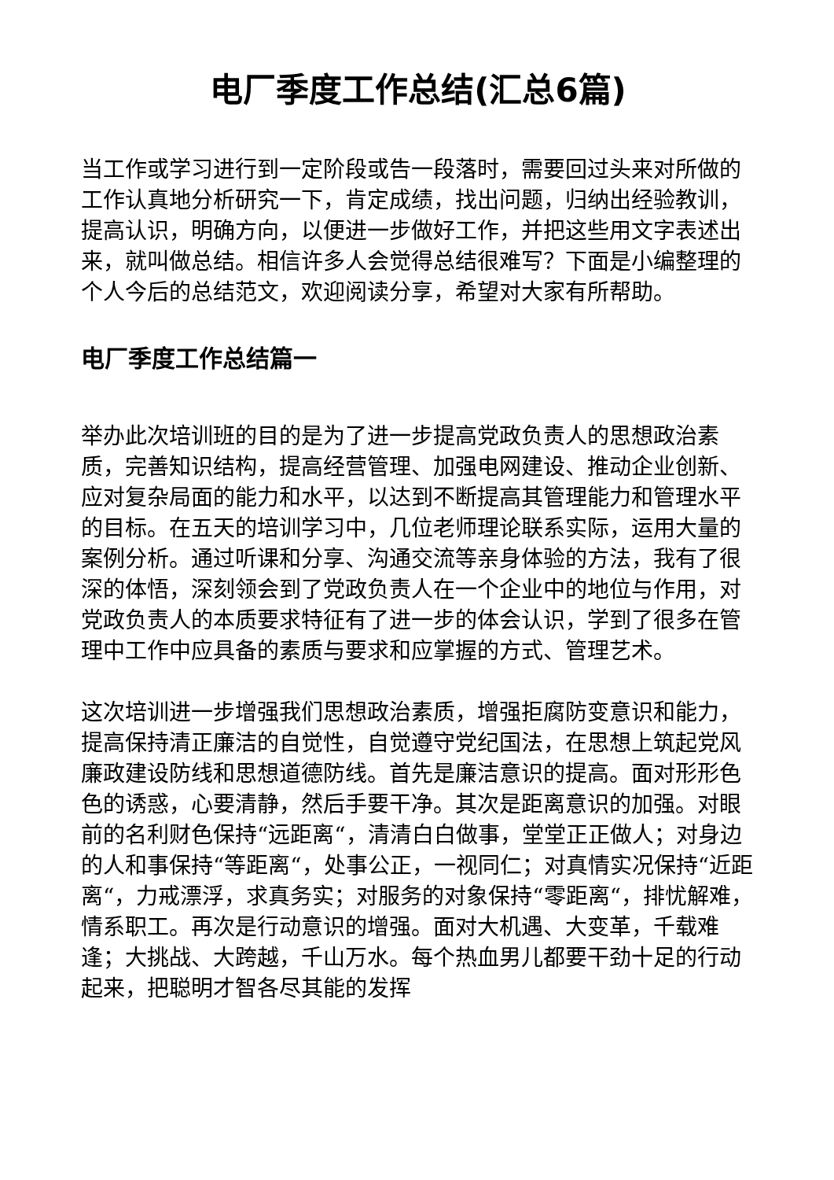电厂季度工作总结(汇总6篇)
当工作或学习进行到一定阶段或告一段落时，需要回过头来对所做的工作认真地分析研究一下，肯定成绩，找出问题，归纳出经验教训，提高认识，明确方向，以便进一步做好工作，并把这些用文字表述出来，就叫做总结。相信许多人会觉得总结很难写？下面是小编整理的个人今后的总结范文，欢迎阅读分享，希望对大家有所帮助。
电厂季度工作总结篇一
举办此次培训班的目的是为了进一步提高党政负责人的思想政治素质，完善知识结构，提高经营管理、加强电网建设、推动企业创新、应对复杂局面的能力和水平，以达到不断提高其管理能力和管理水平的目标。在五天的培训学习中，几位老师理论联系实际，运用大量的案例分析。通过听课和分享、沟通交流等亲身体验的方法，我有了很深的体悟，深刻领会到了党政负责人在一个企业中的地位与作用，对党政负责人的本质要求特征有了进一步的体会认识，学到了很多在管理中工作中应具备的素质与要求和应掌握的方式、管理艺术。
这次培训进一步增强我们思想政治素质，增强拒腐防变意识和能力，提高保持清正廉洁的自觉性，自觉遵守党纪国法，在思想上筑起党风廉政建设防线和思想道德防线。首先是廉洁意识的提高。面对形形色色的诱惑，心要清静，然后手要干净。其次是距离意识的加强。对眼前的名利财色保持“远距离“，清清白白做事，堂堂正正做人；对身边的人和事保持“等距离“，处事公正，一视同仁；对真情实况保持“近距离“，力戒漂浮，求真务实；对服务的对象保持“零距离“，排忧解难，情系职工。再次是行动意识的增强。面对大机遇、大变革，千载难逢；大挑战、大跨越，千山万水。每个热血男儿都要干劲十足的行动起来，把聪明才智各尽其能的发挥